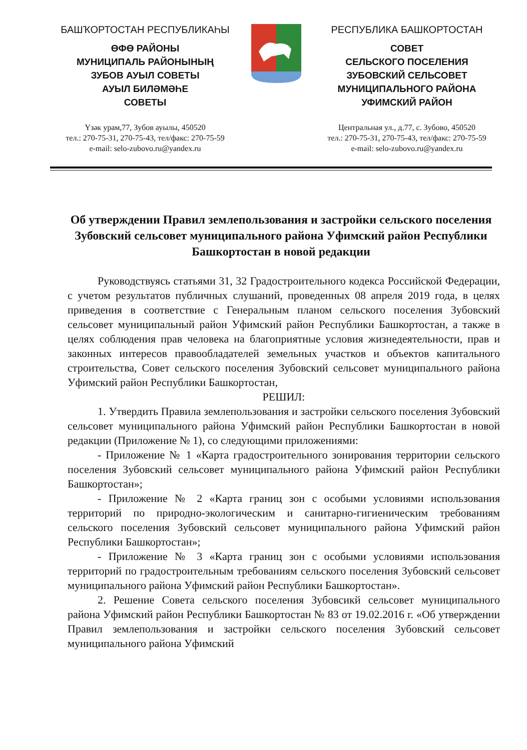БАШҠОРТОСТАН РЕСПУБЛИКАҺЫ
ӨФӨ РАЙОНЫ
МУНИЦИПАЛЬ РАЙОНЫНЫҢ
ЗУБОВ АУЫЛ СОВЕТЫ
АУЫЛ БИЛӘМӘҺЕ
СОВЕТЫ
Үзәк урам,77, Зубов ауылы, 450520
тел.: 270-75-31, 270-75-43, тел/факс: 270-75-59
e-mail: selo-zubovo.ru@yandex.ru
РЕСПУБЛИКА БАШКОРТОСТАН
СОВЕТ
СЕЛЬСКОГО ПОСЕЛЕНИЯ
ЗУБОВСКИЙ СЕЛЬСОВЕТ
МУНИЦИПАЛЬНОГО РАЙОНА
УФИМСКИЙ РАЙОН
Центральная ул., д.77, с. Зубово, 450520
тел.: 270-75-31, 270-75-43, тел/факс: 270-75-59
e-mail: selo-zubovo.ru@yandex.ru
Об утверждении Правил землепользования и застройки сельского поселения Зубовский сельсовет муниципального района Уфимский район Республики Башкортостан в новой редакции
Руководствуясь статьями 31, 32 Градостроительного кодекса Российской Федерации, с учетом результатов публичных слушаний, проведенных 08 апреля 2019 года, в целях приведения в соответствие с Генеральным планом сельского поселения Зубовский сельсовет муниципальный район Уфимский район Республики Башкортостан, а также в целях соблюдения прав человека на благоприятные условия жизнедеятельности, прав и законных интересов правообладателей земельных участков и объектов капитального строительства, Совет сельского поселения Зубовский сельсовет муниципального района Уфимский район Республики Башкортостан,
РЕШИЛ:
1. Утвердить Правила землепользования и застройки сельского поселения Зубовский сельсовет муниципального района Уфимский район Республики Башкортостан в новой редакции (Приложение № 1), со следующими приложениями:
- Приложение № 1 «Карта градостроительного зонирования территории сельского поселения Зубовский сельсовет муниципального района Уфимский район Республики Башкортостан»;
- Приложение № 2 «Карта границ зон с особыми условиями использования территорий по природно-экологическим и санитарно-гигиеническим требованиям сельского поселения Зубовский сельсовет муниципального района Уфимский район Республики Башкортостан»;
- Приложение № 3 «Карта границ зон с особыми условиями использования территорий по градостроительным требованиям сельского поселения Зубовский сельсовет муниципального района Уфимский район Республики Башкортостан».
2. Решение Совета сельского поселения Зубовсикй сельсовет муниципального района Уфимский район Республики Башкортостан № 83 от 19.02.2016 г. «Об утверждении Правил землепользования и застройки сельского поселения Зубовский сельсовет муниципального района Уфимский